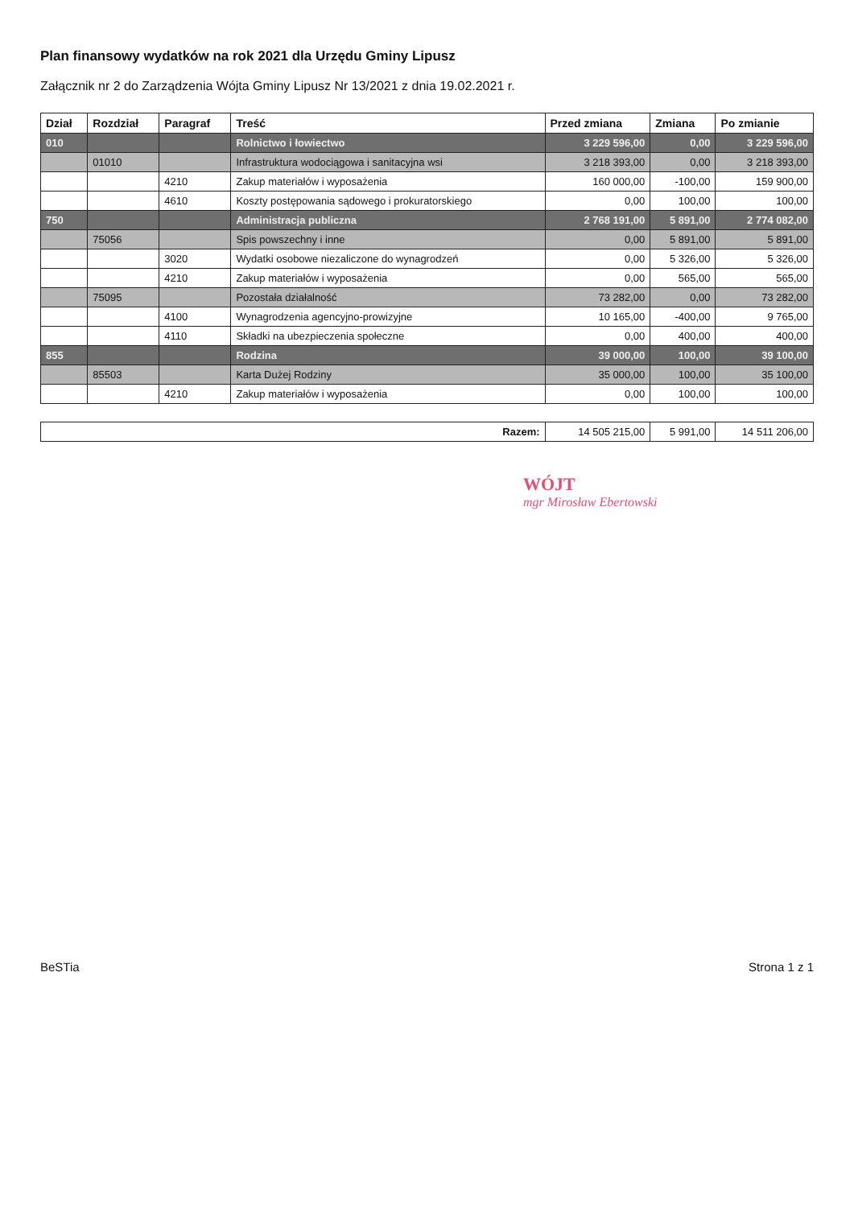Plan finansowy wydatków na rok 2021 dla Urzędu Gminy Lipusz
Załącznik nr 2 do Zarządzenia Wójta Gminy Lipusz Nr 13/2021 z dnia 19.02.2021 r.
| Dział | Rozdział | Paragraf | Treść | Przed zmiana | Zmiana | Po zmianie |
| --- | --- | --- | --- | --- | --- | --- |
| 010 | | | Rolnictwo i łowiectwo | 3 229 596,00 | 0,00 | 3 229 596,00 |
| | 01010 | | Infrastruktura wodociągowa i sanitacyjna wsi | 3 218 393,00 | 0,00 | 3 218 393,00 |
| | | 4210 | Zakup materiałów i wyposażenia | 160 000,00 | -100,00 | 159 900,00 |
| | | 4610 | Koszty postępowania sądowego i prokuratorskiego | 0,00 | 100,00 | 100,00 |
| 750 | | | Administracja publiczna | 2 768 191,00 | 5 891,00 | 2 774 082,00 |
| | 75056 | | Spis powszechny i inne | 0,00 | 5 891,00 | 5 891,00 |
| | | 3020 | Wydatki osobowe niezaliczone do wynagrodzeń | 0,00 | 5 326,00 | 5 326,00 |
| | | 4210 | Zakup materiałów i wyposażenia | 0,00 | 565,00 | 565,00 |
| | 75095 | | Pozostała działalność | 73 282,00 | 0,00 | 73 282,00 |
| | | 4100 | Wynagrodzenia agencyjno-prowizyjne | 10 165,00 | -400,00 | 9 765,00 |
| | | 4110 | Składki na ubezpieczenia społeczne | 0,00 | 400,00 | 400,00 |
| 855 | | | Rodzina | 39 000,00 | 100,00 | 39 100,00 |
| | 85503 | | Karta Dużej Rodziny | 35 000,00 | 100,00 | 35 100,00 |
| | | 4210 | Zakup materiałów i wyposażenia | 0,00 | 100,00 | 100,00 |
| Razem: | | | | 14 505 215,00 | 5 991,00 | 14 511 206,00 |
WÓJT
mgr Mirosław Ebertowski
BeSTia Strona 1 z 1